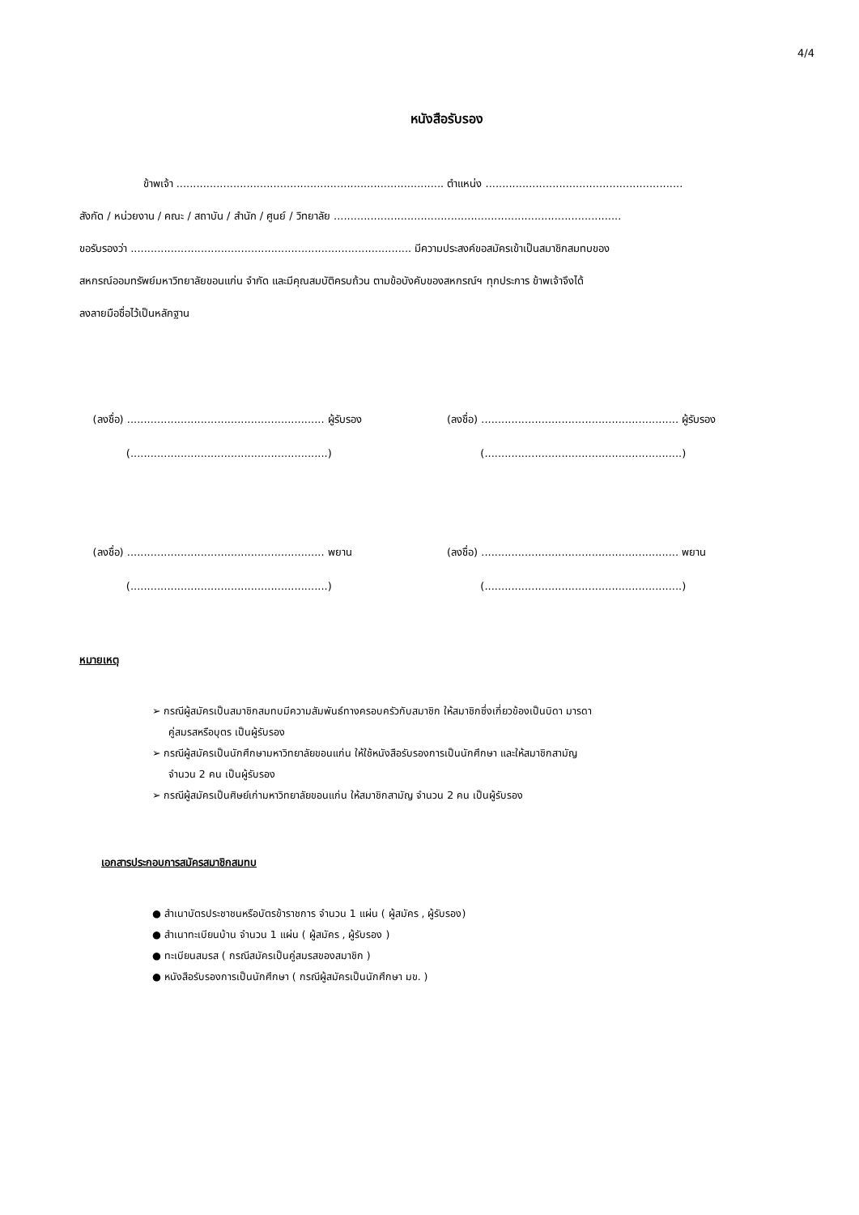4/4
หนังสือรับรอง
ข้าพเจ้า ................................................................................ ตำแหน่ง ...........................................................
สังกัด / หน่วยงาน / คณะ / สถาบัน / สำนัก / ศูนย์ / วิทยาลัย ......................................................................................
ขอรับรองว่า .................................................................................... มีความประสงค์ขอสมัครเข้าเป็นสมาชิกสมทบของ
สหกรณ์ออมทรัพย์มหาวิทยาลัยขอนแก่น จำกัด และมีคุณสมบัติครบถ้วน ตามข้อบังคับของสหกรณ์ฯ ทุกประการ ข้าพเจ้าจึงได้
ลงลายมือชื่อไว้เป็นหลักฐาน
(ลงชื่อ) ........................................................... ผู้รับรอง
(...........................................................)
(ลงชื่อ) ........................................................... ผู้รับรอง
(...........................................................)
(ลงชื่อ) ........................................................... พยาน
(...........................................................)
(ลงชื่อ) ........................................................... พยาน
(...........................................................)
หมายเหตุ
➢ กรณีผู้สมัครเป็นสมาชิกสมทบมีความสัมพันธ์ทางครอบครัวกับสมาชิก ให้สมาชิกซึ่งเกี่ยวข้องเป็นบิดา มารดา
คู่สมรสหรือบุตร เป็นผู้รับรอง
➢ กรณีผู้สมัครเป็นนักศึกษามหาวิทยาลัยขอนแก่น ให้ใช้หนังสือรับรองการเป็นนักศึกษา และให้สมาชิกสามัญ
จำนวน 2 คน เป็นผู้รับรอง
➢ กรณีผู้สมัครเป็นศิษย์เก่ามหาวิทยาลัยขอนแก่น ให้สมาชิกสามัญ จำนวน 2 คน เป็นผู้รับรอง
เอกสารประกอบการสมัครสมาชิกสมทบ
● สำเนาบัตรประชาชนหรือบัตรข้าราชการ จำนวน 1 แผ่น ( ผู้สมัคร , ผู้รับรอง)
● สำเนาทะเบียนบ้าน จำนวน 1 แผ่น ( ผู้สมัคร , ผู้รับรอง )
● ทะเบียนสมรส ( กรณีสมัครเป็นคู่สมรสของสมาชิก )
● หนังสือรับรองการเป็นนักศึกษา ( กรณีผู้สมัครเป็นนักศึกษา มข. )